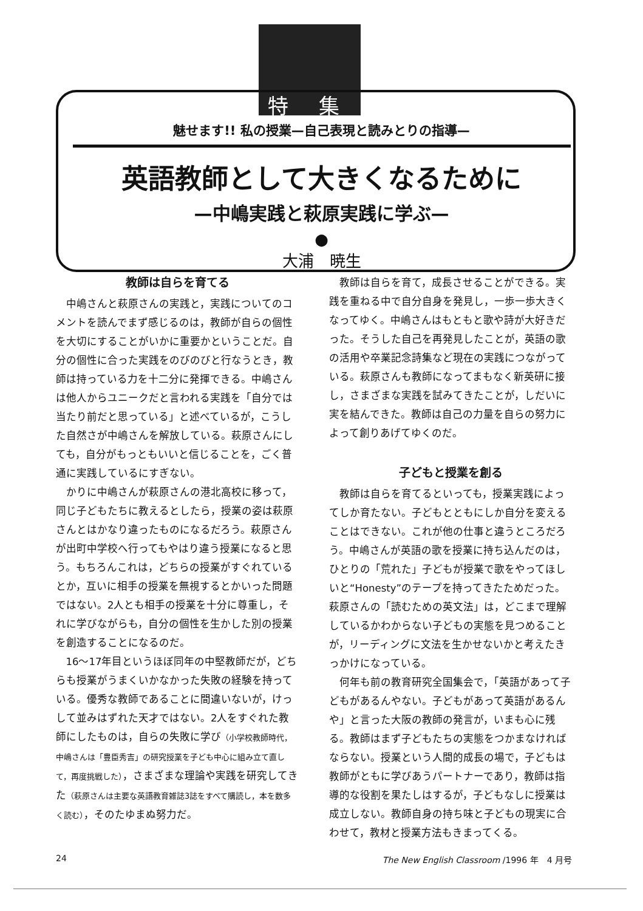特 集
魅せます!! 私の授業—自己表現と読みとりの指導—
英語教師として大きくなるために
—中嶋実践と萩原実践に学ぶ—
●
大浦　暁生
教師は自らを育てる
中嶋さんと萩原さんの実践と，実践についてのコメントを読んでまず感じるのは，教師が自らの個性を大切にすることがいかに重要かということだ。自分の個性に合った実践をのびのびと行なうとき，教師は持っている力を十二分に発揮できる。中嶋さんは他人からユニークだと言われる実践を「自分では当たり前だと思っている」と述べているが，こうした自然さが中嶋さんを解放している。萩原さんにしても，自分がもっともいいと信じることを，ごく普通に実践しているにすぎない。
かりに中嶋さんが萩原さんの港北高校に移って，同じ子どもたちに教えるとしたら，授業の姿は萩原さんとはかなり違ったものになるだろう。萩原さんが出町中学校へ行ってもやはり違う授業になると思う。もちろんこれは，どちらの授業がすぐれているとか，互いに相手の授業を無視するとかいった問題ではない。2人とも相手の授業を十分に尊重し，それに学びながらも，自分の個性を生かした別の授業を創造することになるのだ。
16～17年目というほぼ同年の中堅教師だが，どちらも授業がうまくいかなかった失敗の経験を持っている。優秀な教師であることに間違いないが，けっして並みはずれた天才ではない。2人をすぐれた教師にしたものは，自らの失敗に学び（小学校教師時代，中嶋さんは「豊臣秀吉」の研究授業を子ども中心に組み立て直して，再度挑戦した），さまざまな理論や実践を研究してきた（萩原さんは主要な英語教育雑誌3誌をすべて購読し，本を数多く読む），そのたゆまぬ努力だ。
教師は自らを育て，成長させることができる。実践を重ねる中で自分自身を発見し，一歩一歩大きくなってゆく。中嶋さんはもともと歌や詩が大好きだった。そうした自己を再発見したことが，英語の歌の活用や卒業記念詩集など現在の実践につながっている。萩原さんも教師になってまもなく新英研に接し，さまざまな実践を試みてきたことが，しだいに実を結んできた。教師は自己の力量を自らの努力によって創りあげてゆくのだ。
子どもと授業を創る
教師は自らを育てるといっても，授業実践によってしか育たない。子どもとともにしか自分を変えることはできない。これが他の仕事と違うところだろう。中嶋さんが英語の歌を授業に持ち込んだのは，ひとりの「荒れた」子どもが授業で歌をやってほしいと“Honesty”のテープを持ってきたためだった。萩原さんの「読むための英文法」は，どこまで理解しているかわからない子どもの実態を見つめることが，リーディングに文法を生かせないかと考えたきっかけになっている。
何年も前の教育研究全国集会で，「英語があって子どもがあるんやない。子どもがあって英語があるんや」と言った大阪の教師の発言が，いまも心に残る。教師はまず子どもたちの実態をつかまなければならない。授業という人間的成長の場で，子どもは教師がともに学びあうパートナーであり，教師は指導的な役割を果たしはするが，子どもなしに授業は成立しない。教師自身の持ち味と子どもの現実に合わせて，教材と授業方法もきまってくる。
24 The New English Classroom /1996 年　4 月号